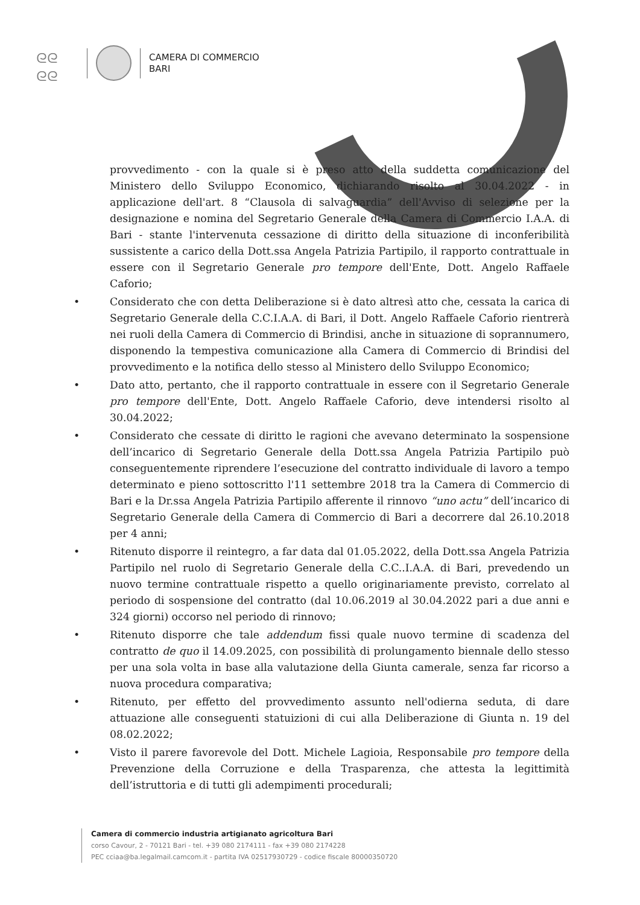ᘓᘓ
ᘓᘓ
CAMERA DI COMMERCIO
BARI
provvedimento - con la quale si è preso atto della suddetta comunicazione del Ministero dello Sviluppo Economico, dichiarando risolto al 30.04.2022 - in applicazione dell'art. 8 “Clausola di salvaguardia” dell'Avviso di selezione per la designazione e nomina del Segretario Generale della Camera di Commercio I.A.A. di Bari - stante l'intervenuta cessazione di diritto della situazione di inconferibilità sussistente a carico della Dott.ssa Angela Patrizia Partipilo, il rapporto contrattuale in essere con il Segretario Generale pro tempore dell'Ente, Dott. Angelo Raffaele Caforio;
• Considerato che con detta Deliberazione si è dato altresì atto che, cessata la carica di Segretario Generale della C.C.I.A.A. di Bari, il Dott. Angelo Raffaele Caforio rientrerà nei ruoli della Camera di Commercio di Brindisi, anche in situazione di soprannumero, disponendo la tempestiva comunicazione alla Camera di Commercio di Brindisi del provvedimento e la notifica dello stesso al Ministero dello Sviluppo Economico;
• Dato atto, pertanto, che il rapporto contrattuale in essere con il Segretario Generale pro tempore dell'Ente, Dott. Angelo Raffaele Caforio, deve intendersi risolto al 30.04.2022;
• Considerato che cessate di diritto le ragioni che avevano determinato la sospensione dell’incarico di Segretario Generale della Dott.ssa Angela Patrizia Partipilo può conseguentemente riprendere l’esecuzione del contratto individuale di lavoro a tempo determinato e pieno sottoscritto l'11 settembre 2018 tra la Camera di Commercio di Bari e la Dr.ssa Angela Patrizia Partipilo afferente il rinnovo “uno actu” dell’incarico di Segretario Generale della Camera di Commercio di Bari a decorrere dal 26.10.2018 per 4 anni;
• Ritenuto disporre il reintegro, a far data dal 01.05.2022, della Dott.ssa Angela Patrizia Partipilo nel ruolo di Segretario Generale della C.C..I.A.A. di Bari, prevedendo un nuovo termine contrattuale rispetto a quello originariamente previsto, correlato al periodo di sospensione del contratto (dal 10.06.2019 al 30.04.2022 pari a due anni e 324 giorni) occorso nel periodo di rinnovo;
• Ritenuto disporre che tale addendum fissi quale nuovo termine di scadenza del contratto de quo il 14.09.2025, con possibilità di prolungamento biennale dello stesso per una sola volta in base alla valutazione della Giunta camerale, senza far ricorso a nuova procedura comparativa;
• Ritenuto, per effetto del provvedimento assunto nell'odierna seduta, di dare attuazione alle conseguenti statuizioni di cui alla Deliberazione di Giunta n. 19 del 08.02.2022;
• Visto il parere favorevole del Dott. Michele Lagioia, Responsabile pro tempore della Prevenzione della Corruzione e della Trasparenza, che attesta la legittimità dell’istruttoria e di tutti gli adempimenti procedurali;
Camera di commercio industria artigianato agricoltura Bari
corso Cavour, 2 - 70121 Bari - tel. +39 080 2174111 - fax +39 080 2174228
PEC cciaa@ba.legalmail.camcom.it - partita IVA 02517930729 - codice fiscale 80000350720